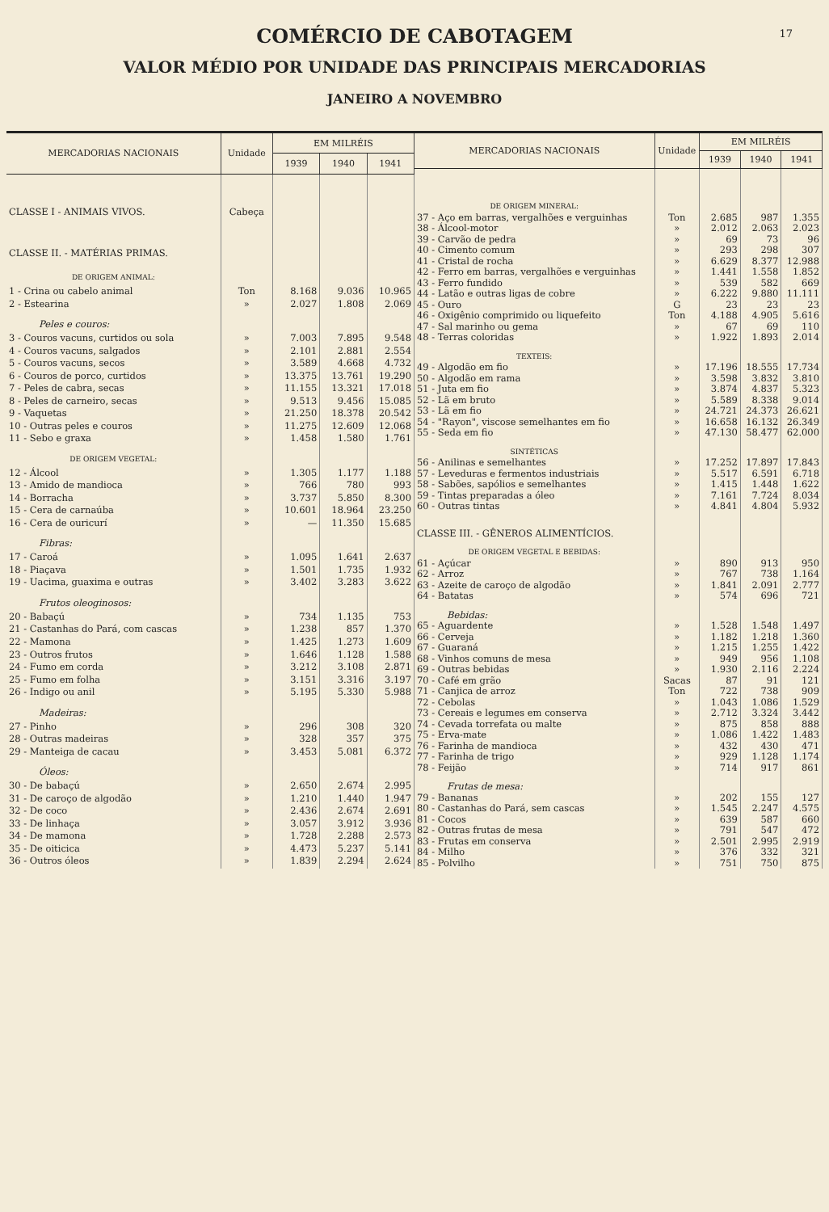17
COMÉRCIO DE CABOTAGEM
VALOR MÉDIO POR UNIDADE DAS PRINCIPAIS MERCADORIAS
JANEIRO A NOVEMBRO
| MERCADORIAS NACIONAIS | Unidade | EM MILRÉIS | | |
| --- | --- | --- | --- | --- |
| | | 1939 | 1940 | 1941 |
| CLASSE I - ANIMAIS VIVOS. | Cabeça | | | |
| CLASSE II. - MATÉRIAS PRIMAS. | | | | |
| DE ORIGEM ANIMAL: | | | | |
| 1 - Crina ou cabelo animal | Ton | 8.168 | 9.036 | 10.965 |
| 2 - Estearina | » | 2.027 | 1.808 | 2.069 |
| Peles e couros: | | | | |
| 3 - Couros vacuns, curtidos ou sola | » | 7.003 | 7.895 | 9.548 |
| 4 - Couros vacuns, salgados | » | 2.101 | 2.881 | 2.554 |
| 5 - Couros vacuns, secos | » | 3.589 | 4.668 | 4.732 |
| 6 - Couros de porco, curtidos | » | 13.375 | 13.761 | 19.290 |
| 7 - Peles de cabra, secas | » | 11.155 | 13.321 | 17.018 |
| 8 - Peles de carneiro, secas | » | 9.513 | 9.456 | 15.085 |
| 9 - Vaquetas | » | 21.250 | 18.378 | 20.542 |
| 10 - Outras peles e couros | » | 11.275 | 12.609 | 12.068 |
| 11 - Sebo e graxa | » | 1.458 | 1.580 | 1.761 |
| DE ORIGEM VEGETAL: | | | | |
| 12 - Álcool | » | 1.305 | 1.177 | 1.188 |
| 13 - Amido de mandioca | » | 766 | 780 | 993 |
| 14 - Borracha | » | 3.737 | 5.850 | 8.300 |
| 15 - Cera de carnaúba | » | 10.601 | 18.964 | 23.250 |
| 16 - Cera de ouricurí | » | — | 11.350 | 15.685 |
| Fibras: | | | | |
| 17 - Caroá | » | 1.095 | 1.641 | 2.637 |
| 18 - Piaçava | » | 1.501 | 1.735 | 1.932 |
| 19 - Uacima, guaxima e outras | » | 3.402 | 3.283 | 3.622 |
| Frutos oleoginosos: | | | | |
| 20 - Babaçú | » | 734 | 1.135 | 753 |
| 21 - Castanhas do Pará, com cascas | » | 1.238 | 857 | 1.370 |
| 22 - Mamona | » | 1.425 | 1.273 | 1.609 |
| 23 - Outros frutos | » | 1.646 | 1.128 | 1.588 |
| 24 - Fumo em corda | » | 3.212 | 3.108 | 2.871 |
| 25 - Fumo em folha | » | 3.151 | 3.316 | 3.197 |
| 26 - Indigo ou anil | » | 5.195 | 5.330 | 5.988 |
| Madeiras: | | | | |
| 27 - Pinho | » | 296 | 308 | 320 |
| 28 - Outras madeiras | » | 328 | 357 | 375 |
| 29 - Manteiga de cacau | » | 3.453 | 5.081 | 6.372 |
| Óleos: | | | | |
| 30 - De babaçú | » | 2.650 | 2.674 | 2.995 |
| 31 - De caroço de algodão | » | 1.210 | 1.440 | 1.947 |
| 32 - De coco | » | 2.436 | 2.674 | 2.691 |
| 33 - De linhaça | » | 3.057 | 3.912 | 3.936 |
| 34 - De mamona | » | 1.728 | 2.288 | 2.573 |
| 35 - De oiticica | » | 4.473 | 5.237 | 5.141 |
| 36 - Outros óleos | » | 1.839 | 2.294 | 2.624 |
| MERCADORIAS NACIONAIS | Unidade | EM MILRÉIS | | |
| --- | --- | --- | --- | --- |
| | | 1939 | 1940 | 1941 |
| DE ORIGEM MINERAL: | | | | |
| 37 - Aço em barras, vergalhões e verguinhas | Ton | 2.685 | 987 | 1.355 |
| 38 - Álcool-motor | » | 2.012 | 2.063 | 2.023 |
| 39 - Carvão de pedra | » | 69 | 73 | 96 |
| 40 - Cimento comum | » | 293 | 298 | 307 |
| 41 - Cristal de rocha | » | 6.629 | 8.377 | 12.988 |
| 42 - Ferro em barras, vergalhões e verguinhas | » | 1.441 | 1.558 | 1.852 |
| 43 - Ferro fundido | » | 539 | 582 | 669 |
| 44 - Latão e outras ligas de cobre | » | 6.222 | 9.880 | 11.111 |
| 45 - Ouro | G | 23 | 23 | 23 |
| 46 - Oxigênio comprimido ou liquefeito | Ton | 4.188 | 4.905 | 5.616 |
| 47 - Sal marinho ou gema | » | 67 | 69 | 110 |
| 48 - Terras coloridas | » | 1.922 | 1.893 | 2.014 |
| TEXTEIS: | | | | |
| 49 - Algodão em fio | » | 17.196 | 18.555 | 17.734 |
| 50 - Algodão em rama | » | 3.598 | 3.832 | 3.810 |
| 51 - Juta em fio | » | 3.874 | 4.837 | 5.323 |
| 52 - Lã em bruto | » | 5.589 | 8.338 | 9.014 |
| 53 - Lã em fio | » | 24.721 | 24.373 | 26.621 |
| 54 - "Rayon", viscose semelhantes em fio | » | 16.658 | 16.132 | 26.349 |
| 55 - Seda em fio | » | 47.130 | 58.477 | 62.000 |
| SINTÉTICAS | | | | |
| 56 - Anilinas e semelhantes | » | 17.252 | 17.897 | 17.843 |
| 57 - Leveduras e fermentos industriais | » | 5.517 | 6.591 | 6.718 |
| 58 - Sabões, sapólios e semelhantes | » | 1.415 | 1.448 | 1.622 |
| 59 - Tintas preparadas a óleo | » | 7.161 | 7.724 | 8.034 |
| 60 - Outras tintas | » | 4.841 | 4.804 | 5.932 |
| CLASSE III. - GÊNEROS ALIMENTÍCIOS. | | | | |
| DE ORIGEM VEGETAL E BEBIDAS: | | | | |
| 61 - Açúcar | » | 890 | 913 | 950 |
| 62 - Arroz | » | 767 | 738 | 1.164 |
| 63 - Azeite de caroço de algodão | » | 1.841 | 2.091 | 2.777 |
| 64 - Batatas | » | 574 | 696 | 721 |
| Bebidas: | | | | |
| 65 - Aguardente | » | 1.528 | 1.548 | 1.497 |
| 66 - Cerveja | » | 1.182 | 1.218 | 1.360 |
| 67 - Guaraná | » | 1.215 | 1.255 | 1.422 |
| 68 - Vinhos comuns de mesa | » | 949 | 956 | 1.108 |
| 69 - Outras bebidas | » | 1.930 | 2.116 | 2.224 |
| 70 - Café em grão | Sacas | 87 | 91 | 121 |
| 71 - Canjica de arroz | Ton | 722 | 738 | 909 |
| 72 - Cebolas | » | 1.043 | 1.086 | 1.529 |
| 73 - Cereais e legumes em conserva | » | 2.712 | 3.324 | 3.442 |
| 74 - Cevada torrefata ou malte | » | 875 | 858 | 888 |
| 75 - Erva-mate | » | 1.086 | 1.422 | 1.483 |
| 76 - Farinha de mandioca | » | 432 | 430 | 471 |
| 77 - Farinha de trigo | » | 929 | 1.128 | 1.174 |
| 78 - Feijão | » | 714 | 917 | 861 |
| Frutas de mesa: | | | | |
| 79 - Bananas | » | 202 | 155 | 127 |
| 80 - Castanhas do Pará, sem cascas | » | 1.545 | 2.247 | 4.575 |
| 81 - Cocos | » | 639 | 587 | 660 |
| 82 - Outras frutas de mesa | » | 791 | 547 | 472 |
| 83 - Frutas em conserva | » | 2.501 | 2.995 | 2.919 |
| 84 - Milho | » | 376 | 332 | 321 |
| 85 - Polvilho | » | 751 | 750 | 875 |